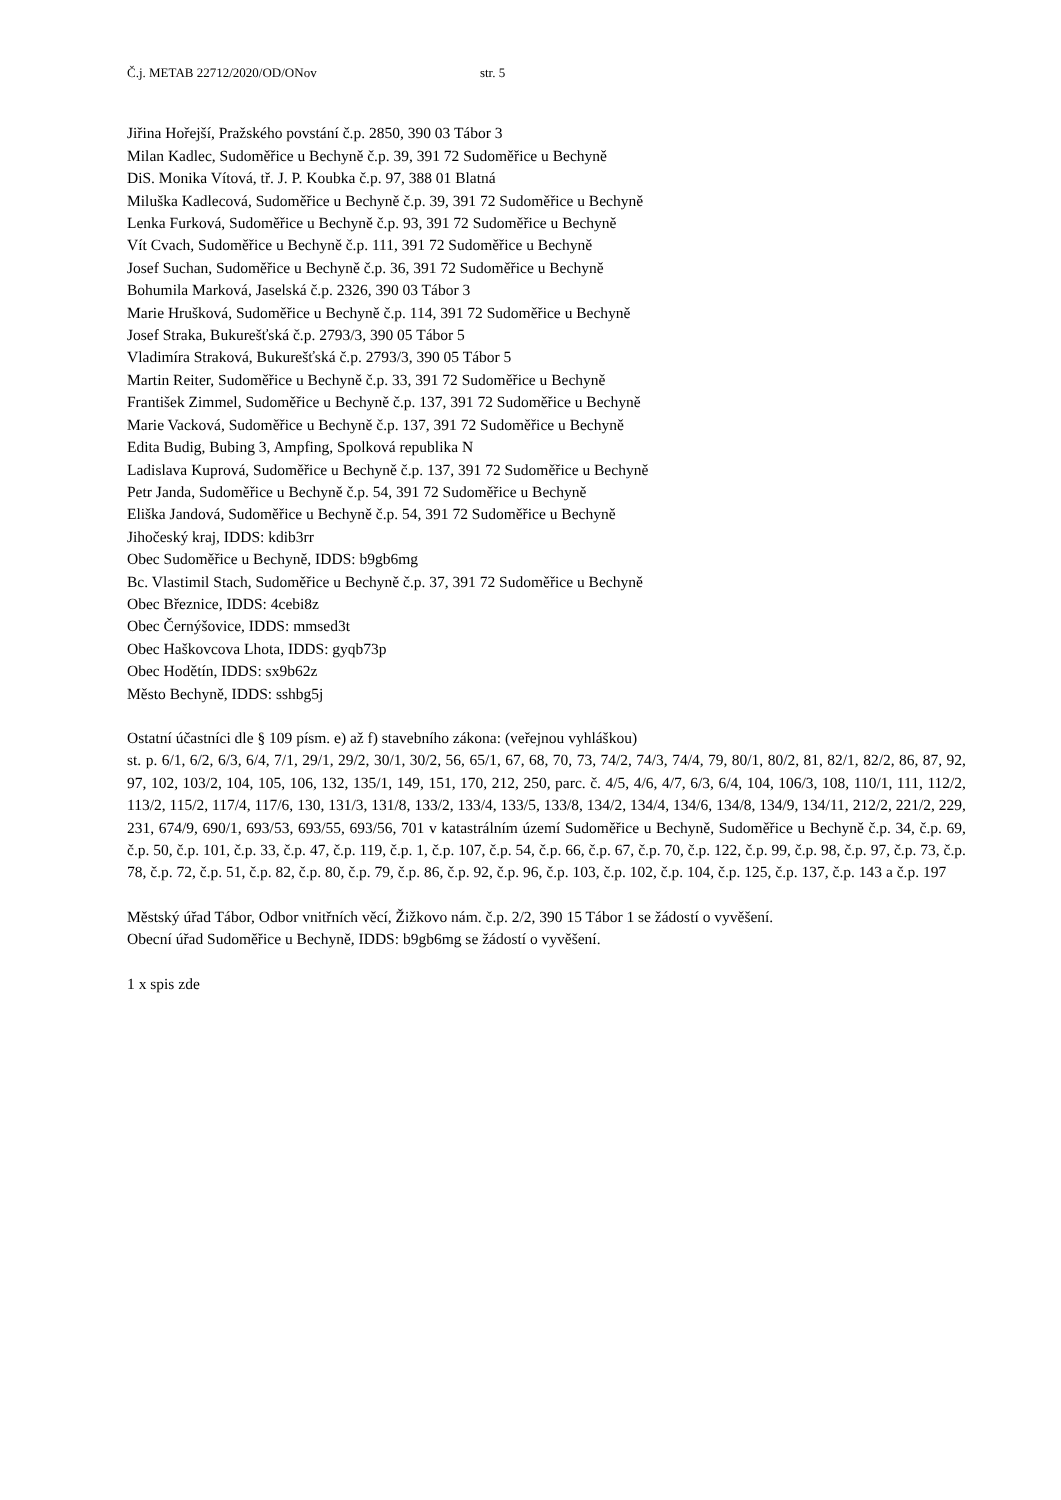Č.j. METAB 22712/2020/OD/ONov str. 5
Jiřina Hořejší, Pražského povstání č.p. 2850, 390 03 Tábor 3
Milan Kadlec, Sudoměřice u Bechyně č.p. 39, 391 72 Sudoměřice u Bechyně
DiS. Monika Vítová, tř. J. P. Koubka č.p. 97, 388 01 Blatná
Miluška Kadlecová, Sudoměřice u Bechyně č.p. 39, 391 72 Sudoměřice u Bechyně
Lenka Furková, Sudoměřice u Bechyně č.p. 93, 391 72 Sudoměřice u Bechyně
Vít Cvach, Sudoměřice u Bechyně č.p. 111, 391 72 Sudoměřice u Bechyně
Josef Suchan, Sudoměřice u Bechyně č.p. 36, 391 72 Sudoměřice u Bechyně
Bohumila Marková, Jaselská č.p. 2326, 390 03 Tábor 3
Marie Hrušková, Sudoměřice u Bechyně č.p. 114, 391 72 Sudoměřice u Bechyně
Josef Straka, Bukurešťská č.p. 2793/3, 390 05 Tábor 5
Vladimíra Straková, Bukurešťská č.p. 2793/3, 390 05 Tábor 5
Martin Reiter, Sudoměřice u Bechyně č.p. 33, 391 72 Sudoměřice u Bechyně
František Zimmel, Sudoměřice u Bechyně č.p. 137, 391 72 Sudoměřice u Bechyně
Marie Vacková, Sudoměřice u Bechyně č.p. 137, 391 72 Sudoměřice u Bechyně
Edita Budig, Bubing 3, Ampfing, Spolková republika N
Ladislava Kuprová, Sudoměřice u Bechyně č.p. 137, 391 72 Sudoměřice u Bechyně
Petr Janda, Sudoměřice u Bechyně č.p. 54, 391 72 Sudoměřice u Bechyně
Eliška Jandová, Sudoměřice u Bechyně č.p. 54, 391 72 Sudoměřice u Bechyně
Jihočeský kraj, IDDS: kdib3rr
Obec Sudoměřice u Bechyně, IDDS: b9gb6mg
Bc. Vlastimil Stach, Sudoměřice u Bechyně č.p. 37, 391 72 Sudoměřice u Bechyně
Obec Březnice, IDDS: 4cebi8z
Obec Černýšovice, IDDS: mmsed3t
Obec Haškovcova Lhota, IDDS: gyqb73p
Obec Hodětín, IDDS: sx9b62z
Město Bechyně, IDDS: sshbg5j
Ostatní účastníci dle § 109 písm. e) až f) stavebního zákona: (veřejnou vyhláškou)
st. p. 6/1, 6/2, 6/3, 6/4, 7/1, 29/1, 29/2, 30/1, 30/2, 56, 65/1, 67, 68, 70, 73, 74/2, 74/3, 74/4, 79, 80/1, 80/2, 81, 82/1, 82/2, 86, 87, 92, 97, 102, 103/2, 104, 105, 106, 132, 135/1, 149, 151, 170, 212, 250, parc. č. 4/5, 4/6, 4/7, 6/3, 6/4, 104, 106/3, 108, 110/1, 111, 112/2, 113/2, 115/2, 117/4, 117/6, 130, 131/3, 131/8, 133/2, 133/4, 133/5, 133/8, 134/2, 134/4, 134/6, 134/8, 134/9, 134/11, 212/2, 221/2, 229, 231, 674/9, 690/1, 693/53, 693/55, 693/56, 701 v katastrálním území Sudoměřice u Bechyně, Sudoměřice u Bechyně č.p. 34, č.p. 69, č.p. 50, č.p. 101, č.p. 33, č.p. 47, č.p. 119, č.p. 1, č.p. 107, č.p. 54, č.p. 66, č.p. 67, č.p. 70, č.p. 122, č.p. 99, č.p. 98, č.p. 97, č.p. 73, č.p. 78, č.p. 72, č.p. 51, č.p. 82, č.p. 80, č.p. 79, č.p. 86, č.p. 92, č.p. 96, č.p. 103, č.p. 102, č.p. 104, č.p. 125, č.p. 137, č.p. 143 a č.p. 197
Městský úřad Tábor, Odbor vnitřních věcí, Žižkovo nám. č.p. 2/2, 390 15 Tábor 1 se žádostí o vyvěšení.
Obecní úřad Sudoměřice u Bechyně, IDDS: b9gb6mg se žádostí o vyvěšení.
1 x spis zde